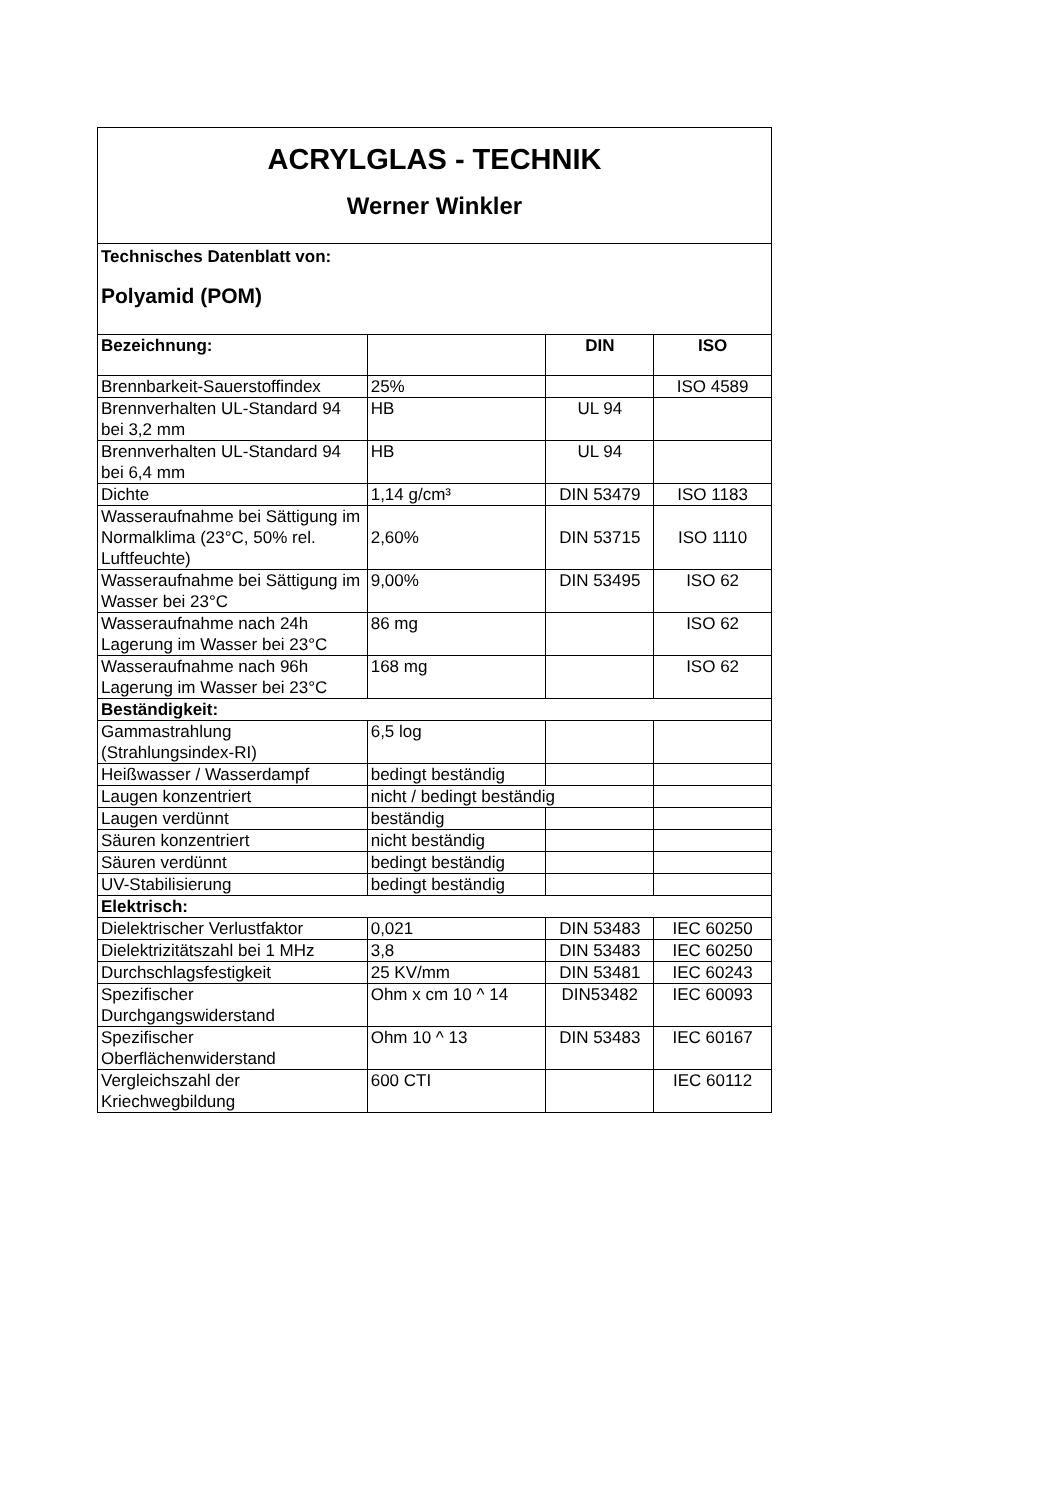| ACRYLGLAS - TECHNIK Werner Winkler | | | |
| Technisches Datenblatt von: Polyamid (POM) | | | |
| Bezeichnung: | | DIN | ISO |
| Brennbarkeit-Sauerstoffindex | 25% | | ISO 4589 |
| Brennverhalten UL-Standard 94 bei 3,2 mm | HB | UL 94 | |
| Brennverhalten UL-Standard 94 bei 6,4 mm | HB | UL 94 | |
| Dichte | 1,14 g/cm³ | DIN 53479 | ISO 1183 |
| Wasseraufnahme bei Sättigung im Normalklima (23°C, 50% rel. Luftfeuchte) | 2,60% | DIN 53715 | ISO 1110 |
| Wasseraufnahme bei Sättigung im Wasser bei 23°C | 9,00% | DIN 53495 | ISO 62 |
| Wasseraufnahme nach 24h Lagerung im Wasser bei 23°C | 86 mg | | ISO 62 |
| Wasseraufnahme nach 96h Lagerung im Wasser bei 23°C | 168 mg | | ISO 62 |
| Beständigkeit: | | | |
| Gammastrahlung (Strahlungsindex-RI) | 6,5 log | | |
| Heißwasser / Wasserdampf | bedingt beständig | | |
| Laugen konzentriert | nicht / bedingt beständig | | |
| Laugen verdünnt | beständig | | |
| Säuren konzentriert | nicht beständig | | |
| Säuren verdünnt | bedingt beständig | | |
| UV-Stabilisierung | bedingt beständig | | |
| Elektrisch: | | | |
| Dielektrischer Verlustfaktor | 0,021 | DIN 53483 | IEC 60250 |
| Dielektrizitätszahl bei 1 MHz | 3,8 | DIN 53483 | IEC 60250 |
| Durchschlagsfestigkeit | 25 KV/mm | DIN 53481 | IEC 60243 |
| Spezifischer Durchgangswiderstand | Ohm x cm 10 ^ 14 | DIN53482 | IEC 60093 |
| Spezifischer Oberflächenwiderstand | Ohm 10 ^ 13 | DIN 53483 | IEC 60167 |
| Vergleichszahl der Kriechwegbildung | 600 CTI | | IEC 60112 |